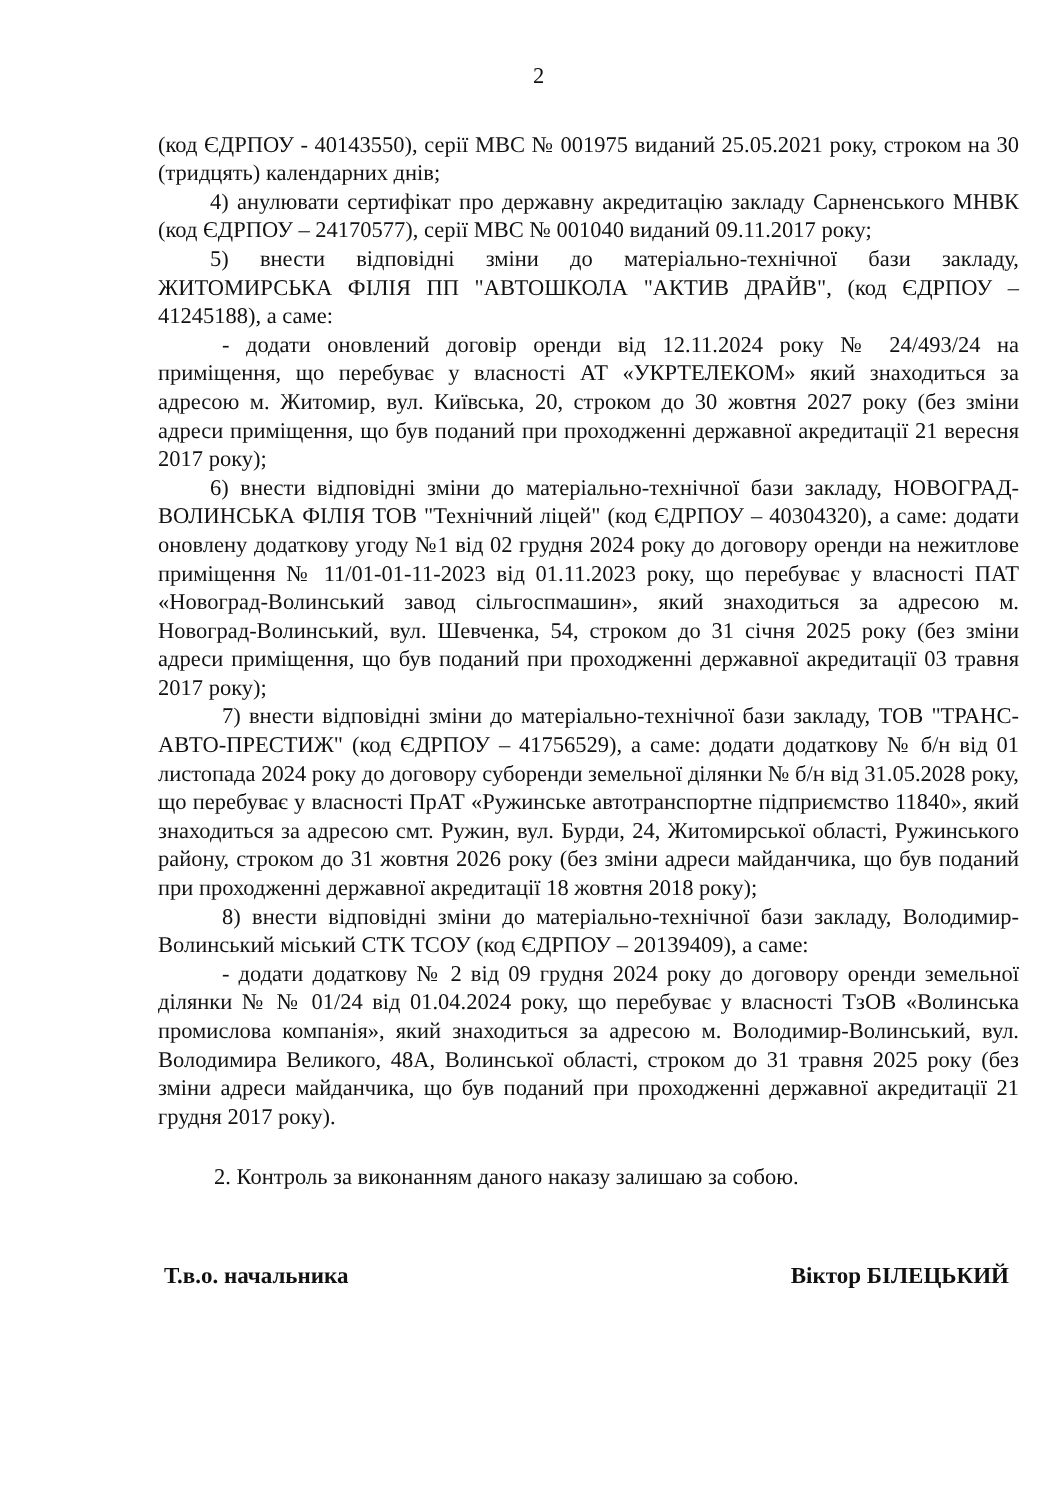2
(код ЄДРПОУ - 40143550), серії МВС № 001975 виданий 25.05.2021 року, строком на 30 (тридцять) календарних днів;
4) анулювати сертифікат про державну акредитацію закладу Сарненського МНВК (код ЄДРПОУ – 24170577), серії МВС № 001040 виданий 09.11.2017 року;
5) внести відповідні зміни до матеріально-технічної бази закладу, ЖИТОМИРСЬКА ФІЛІЯ ПП "АВТОШКОЛА "АКТИВ ДРАЙВ", (код ЄДРПОУ – 41245188), а саме:
- додати оновлений договір оренди від 12.11.2024 року № 24/493/24 на приміщення, що перебуває у власності АТ «УКРТЕЛЕКОМ» який знаходиться за адресою м. Житомир, вул. Київська, 20, строком до 30 жовтня 2027 року (без зміни адреси приміщення, що був поданий при проходженні державної акредитації 21 вересня 2017 року);
6) внести відповідні зміни до матеріально-технічної бази закладу, НОВОГРАД-ВОЛИНСЬКА ФІЛІЯ ТОВ "Технічний ліцей" (код ЄДРПОУ – 40304320), а саме: додати оновлену додаткову угоду №1 від 02 грудня 2024 року до договору оренди на нежитлове приміщення № 11/01-01-11-2023 від 01.11.2023 року, що перебуває у власності ПАТ «Новоград-Волинський завод сільгоспмашин», який знаходиться за адресою м. Новоград-Волинський, вул. Шевченка, 54, строком до 31 січня 2025 року (без зміни адреси приміщення, що був поданий при проходженні державної акредитації 03 травня 2017 року);
7) внести відповідні зміни до матеріально-технічної бази закладу, ТОВ "ТРАНС-АВТО-ПРЕСТИЖ" (код ЄДРПОУ – 41756529), а саме: додати додаткову № б/н від 01 листопада 2024 року до договору суборенди земельної ділянки № б/н від 31.05.2028 року, що перебуває у власності ПрАТ «Ружинське автотранспортне підприємство 11840», який знаходиться за адресою смт. Ружин, вул. Бурди, 24, Житомирської області, Ружинського району, строком до 31 жовтня 2026 року (без зміни адреси майданчика, що був поданий при проходженні державної акредитації 18 жовтня 2018 року);
8) внести відповідні зміни до матеріально-технічної бази закладу, Володимир-Волинський міський СТК ТСОУ (код ЄДРПОУ – 20139409), а саме:
- додати додаткову № 2 від 09 грудня 2024 року до договору оренди земельної ділянки № № 01/24 від 01.04.2024 року, що перебуває у власності ТзОВ «Волинська промислова компанія», який знаходиться за адресою м. Володимир-Волинський, вул. Володимира Великого, 48А, Волинської області, строком до 31 травня 2025 року (без зміни адреси майданчика, що був поданий при проходженні державної акредитації 21 грудня 2017 року).
2. Контроль за виконанням даного наказу залишаю за собою.
Т.в.о. начальника Віктор БІЛЕЦЬКИЙ